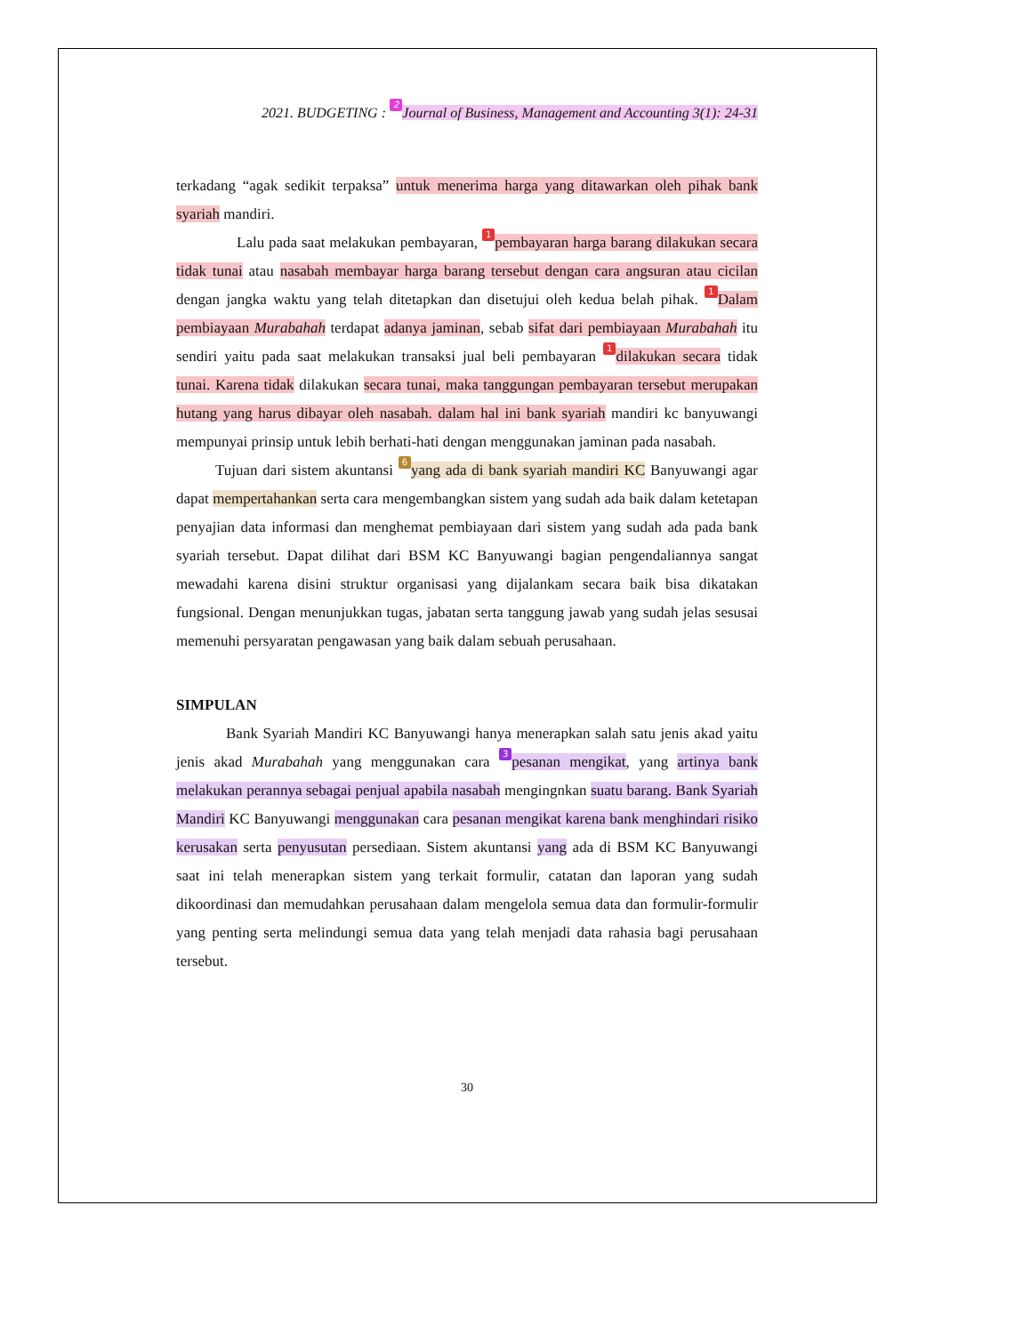2021. BUDGETING : 2 Journal of Business, Management and Accounting 3(1): 24-31
terkadang “agak sedikit terpaksa” untuk menerima harga yang ditawarkan oleh pihak bank syariah mandiri.
Lalu pada saat melakukan pembayaran, 1 pembayaran harga barang dilakukan secara tidak tunai atau nasabah membayar harga barang tersebut dengan cara angsuran atau cicilan dengan jangka waktu yang telah ditetapkan dan disetujui oleh kedua belah pihak. 1 Dalam pembiayaan Murabahah terdapat adanya jaminan, sebab sifat dari pembiayaan Murabahah itu sendiri yaitu pada saat melakukan transaksi jual beli pembayaran 1 dilakukan secara tidak tunai. Karena tidak dilakukan secara tunai, maka tanggungan pembayaran tersebut merupakan hutang yang harus dibayar oleh nasabah. dalam hal ini bank syariah mandiri kc banyuwangi mempunyai prinsip untuk lebih berhati-hati dengan menggunakan jaminan pada nasabah.
Tujuan dari sistem akuntansi 6 yang ada di bank syariah mandiri KC Banyuwangi agar dapat mempertahankan serta cara mengembangkan sistem yang sudah ada baik dalam ketetapan penyajian data informasi dan menghemat pembiayaan dari sistem yang sudah ada pada bank syariah tersebut. Dapat dilihat dari BSM KC Banyuwangi bagian pengendaliannya sangat mewadahi karena disini struktur organisasi yang dijalankam secara baik bisa dikatakan fungsional. Dengan menunjukkan tugas, jabatan serta tanggung jawab yang sudah jelas sesusai memenuhi persyaratan pengawasan yang baik dalam sebuah perusahaan.
SIMPULAN
Bank Syariah Mandiri KC Banyuwangi hanya menerapkan salah satu jenis akad yaitu jenis akad Murabahah yang menggunakan cara 3 pesanan mengikat, yang artinya bank melakukan perannya sebagai penjual apabila nasabah mengingnkan suatu barang. Bank Syariah Mandiri KC Banyuwangi menggunakan cara pesanan mengikat karena bank menghindari risiko kerusakan serta penyusutan persediaan. Sistem akuntansi yang ada di BSM KC Banyuwangi saat ini telah menerapkan sistem yang terkait formulir, catatan dan laporan yang sudah dikoordinasi dan memudahkan perusahaan dalam mengelola semua data dan formulir-formulir yang penting serta melindungi semua data yang telah menjadi data rahasia bagi perusahaan tersebut.
30